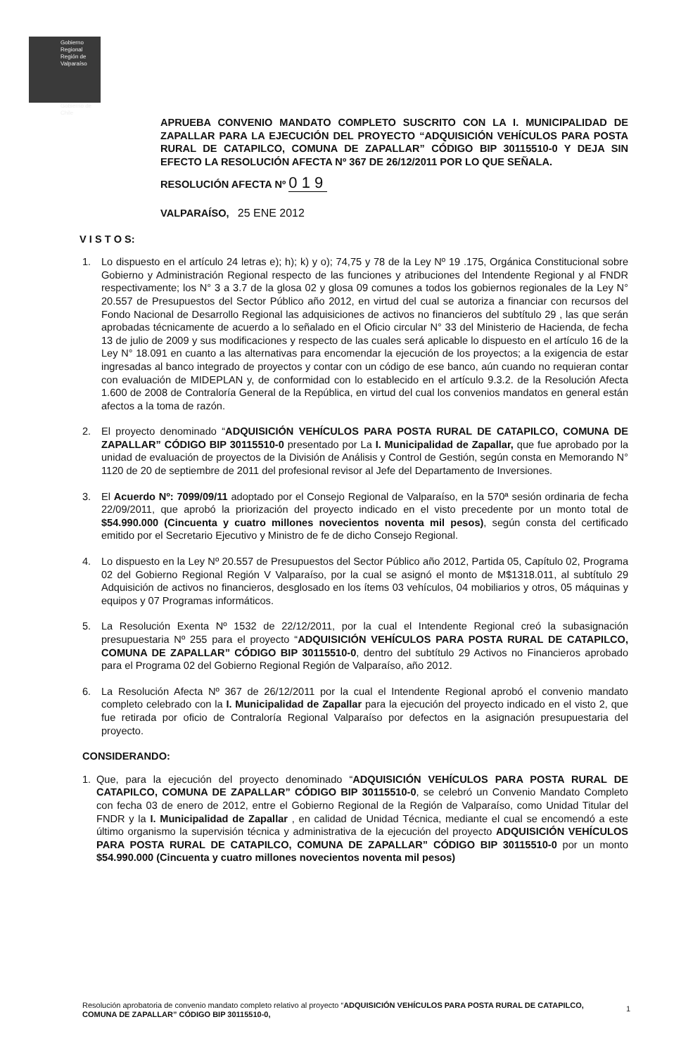Gobierno
Regional
Región de Valparaíso
Gobierno de Chile
APRUEBA CONVENIO MANDATO COMPLETO SUSCRITO CON LA I. MUNICIPALIDAD DE ZAPALLAR PARA LA EJECUCIÓN DEL PROYECTO “ADQUISICIÓN VEHÍCULOS PARA POSTA RURAL DE CATAPILCO, COMUNA DE ZAPALLAR” CÓDIGO BIP 30115510-0 Y DEJA SIN EFECTO LA RESOLUCIÓN AFECTA Nº 367 DE 26/12/2011 POR LO QUE SEÑALA.
RESOLUCIÓN AFECTA Nº 0 1 9
VALPARAÍSO, 25 ENE 2012
V I S T O S:
1. Lo dispuesto en el artículo 24 letras e); h); k) y o); 74,75 y 78 de la Ley Nº 19 .175, Orgánica Constitucional sobre Gobierno y Administración Regional respecto de las funciones y atribuciones del Intendente Regional y al FNDR respectivamente; los N° 3 a 3.7 de la glosa 02 y glosa 09 comunes a todos los gobiernos regionales de la Ley N° 20.557 de Presupuestos del Sector Público año 2012, en virtud del cual se autoriza a financiar con recursos del Fondo Nacional de Desarrollo Regional las adquisiciones de activos no financieros del subtítulo 29 , las que serán aprobadas técnicamente de acuerdo a lo señalado en el Oficio circular N° 33 del Ministerio de Hacienda, de fecha 13 de julio de 2009 y sus modificaciones y respecto de las cuales será aplicable lo dispuesto en el artículo 16 de la Ley N° 18.091 en cuanto a las alternativas para encomendar la ejecución de los proyectos; a la exigencia de estar ingresadas al banco integrado de proyectos y contar con un código de ese banco, aún cuando no requieran contar con evaluación de MIDEPLAN y, de conformidad con lo establecido en el artículo 9.3.2. de la Resolución Afecta 1.600 de 2008 de Contraloría General de la República, en virtud del cual los convenios mandatos en general están afectos a la toma de razón.
2. El proyecto denominado “ADQUISICIÓN VEHÍCULOS PARA POSTA RURAL DE CATAPILCO, COMUNA DE ZAPALLAR” CÓDIGO BIP 30115510-0 presentado por La I. Municipalidad de Zapallar, que fue aprobado por la unidad de evaluación de proyectos de la División de Análisis y Control de Gestión, según consta en Memorando N° 1120 de 20 de septiembre de 2011 del profesional revisor al Jefe del Departamento de Inversiones.
3. El Acuerdo Nº: 7099/09/11 adoptado por el Consejo Regional de Valparaíso, en la 570ª sesión ordinaria de fecha 22/09/2011, que aprobó la priorización del proyecto indicado en el visto precedente por un monto total de $54.990.000 (Cincuenta y cuatro millones novecientos noventa mil pesos), según consta del certificado emitido por el Secretario Ejecutivo y Ministro de fe de dicho Consejo Regional.
4. Lo dispuesto en la Ley Nº 20.557 de Presupuestos del Sector Público año 2012, Partida 05, Capítulo 02, Programa 02 del Gobierno Regional Región V Valparaíso, por la cual se asignó el monto de M$1318.011, al subtítulo 29 Adquisición de activos no financieros, desglosado en los ítems 03 vehículos, 04 mobiliarios y otros, 05 máquinas y equipos y 07 Programas informáticos.
5. La Resolución Exenta Nº 1532 de 22/12/2011, por la cual el Intendente Regional creó la subasignación presupuestaria Nº 255 para el proyecto “ADQUISICIÓN VEHÍCULOS PARA POSTA RURAL DE CATAPILCO, COMUNA DE ZAPALLAR” CÓDIGO BIP 30115510-0, dentro del subtítulo 29 Activos no Financieros aprobado para el Programa 02 del Gobierno Regional Región de Valparaíso, año 2012.
6. La Resolución Afecta Nº 367 de 26/12/2011 por la cual el Intendente Regional aprobó el convenio mandato completo celebrado con la I. Municipalidad de Zapallar para la ejecución del proyecto indicado en el visto 2, que fue retirada por oficio de Contraloría Regional Valparaíso por defectos en la asignación presupuestaria del proyecto.
CONSIDERANDO:
1. Que, para la ejecución del proyecto denominado “ADQUISICIÓN VEHÍCULOS PARA POSTA RURAL DE CATAPILCO, COMUNA DE ZAPALLAR” CÓDIGO BIP 30115510-0, se celebró un Convenio Mandato Completo con fecha 03 de enero de 2012, entre el Gobierno Regional de la Región de Valparaíso, como Unidad Titular del FNDR y la I. Municipalidad de Zapallar , en calidad de Unidad Técnica, mediante el cual se encomendó a este último organismo la supervisión técnica y administrativa de la ejecución del proyecto ADQUISICIÓN VEHÍCULOS PARA POSTA RURAL DE CATAPILCO, COMUNA DE ZAPALLAR” CÓDIGO BIP 30115510-0 por un monto $54.990.000 (Cincuenta y cuatro millones novecientos noventa mil pesos)
Resolución aprobatoria de convenio mandato completo relativo al proyecto “ADQUISICIÓN VEHÍCULOS PARA POSTA RURAL DE CATAPILCO, COMUNA DE ZAPALLAR” CÓDIGO BIP 30115510-0,
1